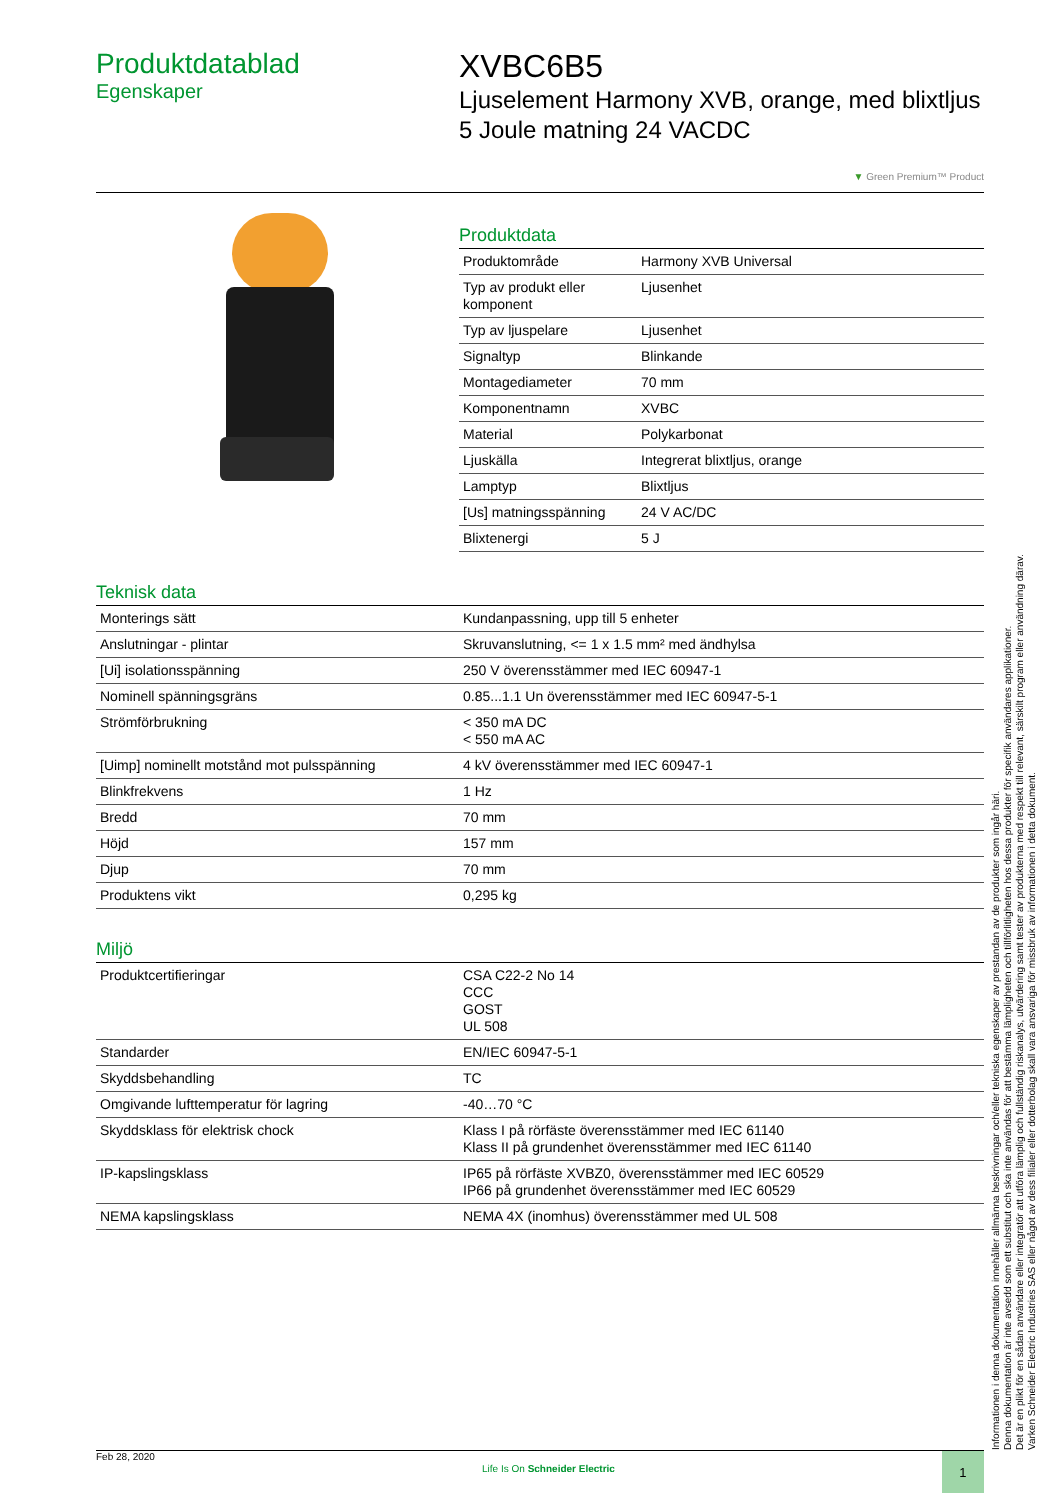Produktdatablad
Egenskaper
XVBC6B5
Ljuselement Harmony XVB, orange, med blixtljus 5 Joule matning 24 VACDC
▼ Green Premium™ Product
Produktdata
| Produktområde | Harmony XVB Universal |
| Typ av produkt eller komponent | Ljusenhet |
| Typ av ljuspelare | Ljusenhet |
| Signaltyp | Blinkande |
| Montagediameter | 70 mm |
| Komponentnamn | XVBC |
| Material | Polykarbonat |
| Ljuskälla | Integrerat blixtljus, orange |
| Lamptyp | Blixtljus |
| [Us] matningsspänning | 24 V AC/DC |
| Blixtenergi | 5 J |
Teknisk data
| Monterings sätt | Kundanpassning, upp till 5 enheter |
| Anslutningar - plintar | Skruvanslutning, <= 1 x 1.5 mm² med ändhylsa |
| [Ui] isolationsspänning | 250 V överensstämmer med IEC 60947-1 |
| Nominell spänningsgräns | 0.85...1.1 Un överensstämmer med IEC 60947-5-1 |
| Strömförbrukning | < 350 mA DC < 550 mA AC |
| [Uimp] nominellt motstånd mot pulsspänning | 4 kV överensstämmer med IEC 60947-1 |
| Blinkfrekvens | 1 Hz |
| Bredd | 70 mm |
| Höjd | 157 mm |
| Djup | 70 mm |
| Produktens vikt | 0,295 kg |
Miljö
| Produktcertifieringar | CSA C22-2 No 14 CCC GOST UL 508 |
| Standarder | EN/IEC 60947-5-1 |
| Skyddsbehandling | TC |
| Omgivande lufttemperatur för lagring | -40…70 °C |
| Skyddsklass för elektrisk chock | Klass I på rörfäste överensstämmer med IEC 61140 Klass II på grundenhet överensstämmer med IEC 61140 |
| IP-kapslingsklass | IP65 på rörfäste XVBZ0, överensstämmer med IEC 60529 IP66 på grundenhet överensstämmer med IEC 60529 |
| NEMA kapslingsklass | NEMA 4X (inomhus) överensstämmer med UL 508 |
Informationen i denna dokumentation innehåller allmänna beskrivningar och/eller tekniska egenskaper av prestandan av de produkter som ingår häri.
Denna dokumentation är inte avsedd som ett substitut och ska inte användas för att bestämma lämpligheten och tillförlitligheten hos dessa produkter för specifik användares applikationer.
Det är en plikt för en sådan användare eller integratör att utföra lämplig och fullständig riskanalys, utvärdering samt tester av produkterna med respekt till relevant, särskilt program eller användning därav.
Varken Schneider Electric Industries SAS eller något av dess filialer eller dotterbolag skall vara ansvariga för missbruk av informationen i detta dokument.
Feb 28, 2020
Life Is On Schneider Electric
1